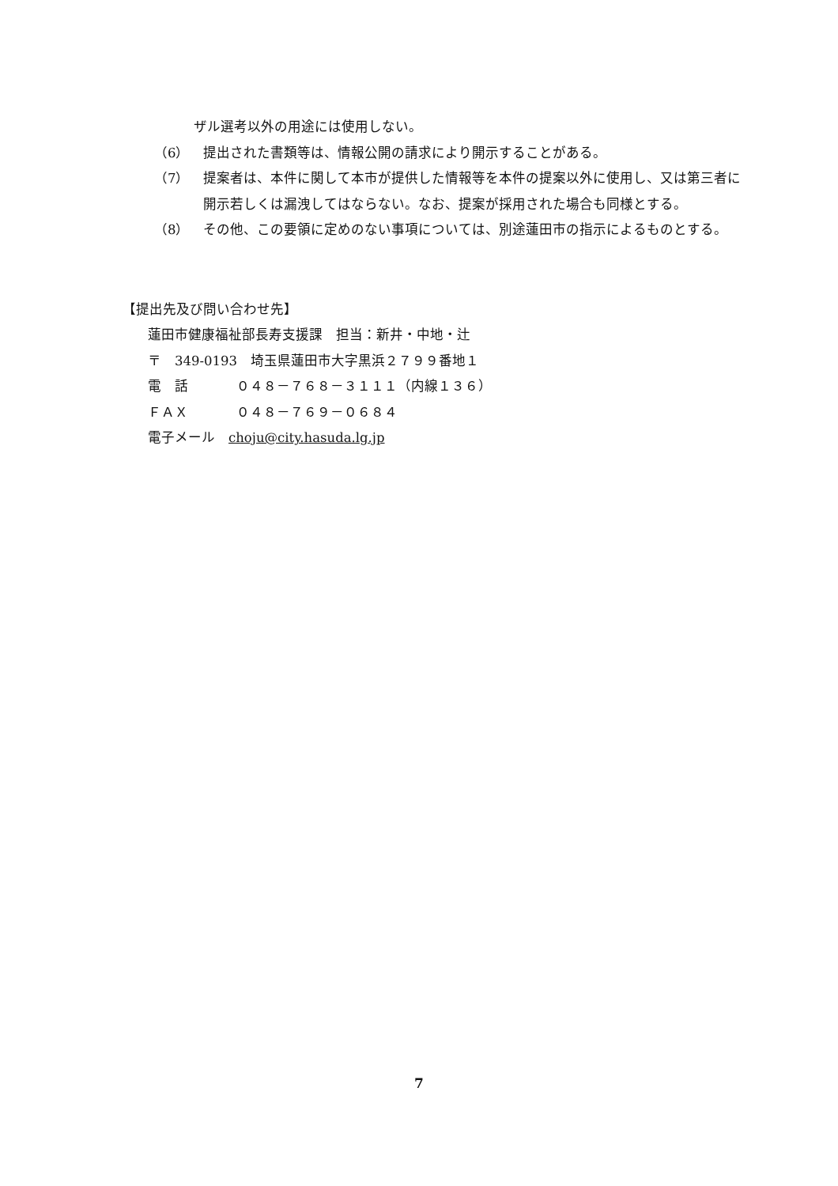ザル選考以外の用途には使用しない。
（6） 提出された書類等は、情報公開の請求により開示することがある。
（7） 提案者は、本件に関して本市が提供した情報等を本件の提案以外に使用し、又は第三者に開示若しくは漏洩してはならない。なお、提案が採用された場合も同様とする。
（8） その他、この要領に定めのない事項については、別途蓮田市の指示によるものとする。
【提出先及び問い合わせ先】
蓮田市健康福祉部長寿支援課　担当：新井・中地・辻
〒　349-0193　埼玉県蓮田市大字黒浜２７９９番地１
電　話 ０４８－７６８－３１１１（内線１３６）
ＦＡＸ ０４８－７６９－０６８４
電子メール　choju@city.hasuda.lg.jp
7